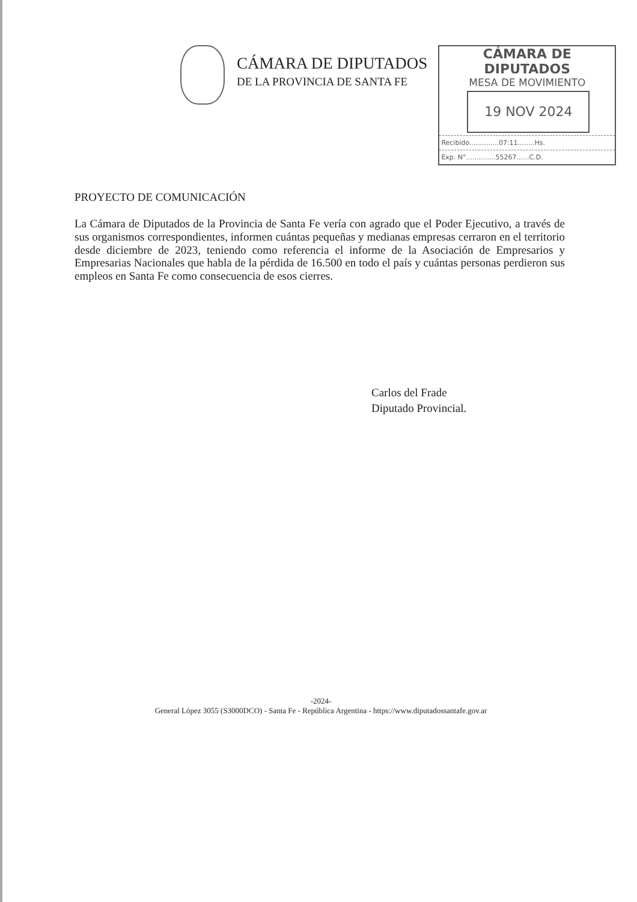CÁMARA DE DIPUTADOS
DE LA PROVINCIA DE SANTA FE
CÁMARA DE DIPUTADOS
MESA DE MOVIMIENTO
19 NOV 2024
Recibido..............07:11........Hs.
Exp. N°..............55267......C.D.
PROYECTO DE COMUNICACIÓN
La Cámara de Diputados de la Provincia de Santa Fe vería con agrado que el Poder Ejecutivo, a través de sus organismos correspondientes, informen cuántas pequeñas y medianas empresas cerraron en el territorio desde diciembre de 2023, teniendo como referencia el informe de la Asociación de Empresarios y Empresarias Nacionales que habla de la pérdida de 16.500 en todo el país y cuántas personas perdieron sus empleos en Santa Fe como consecuencia de esos cierres.
Carlos del Frade
Diputado Provincial.
-2024-
General López 3055 (S3000DCO) - Santa Fe - República Argentina - https://www.diputadossantafe.gov.ar